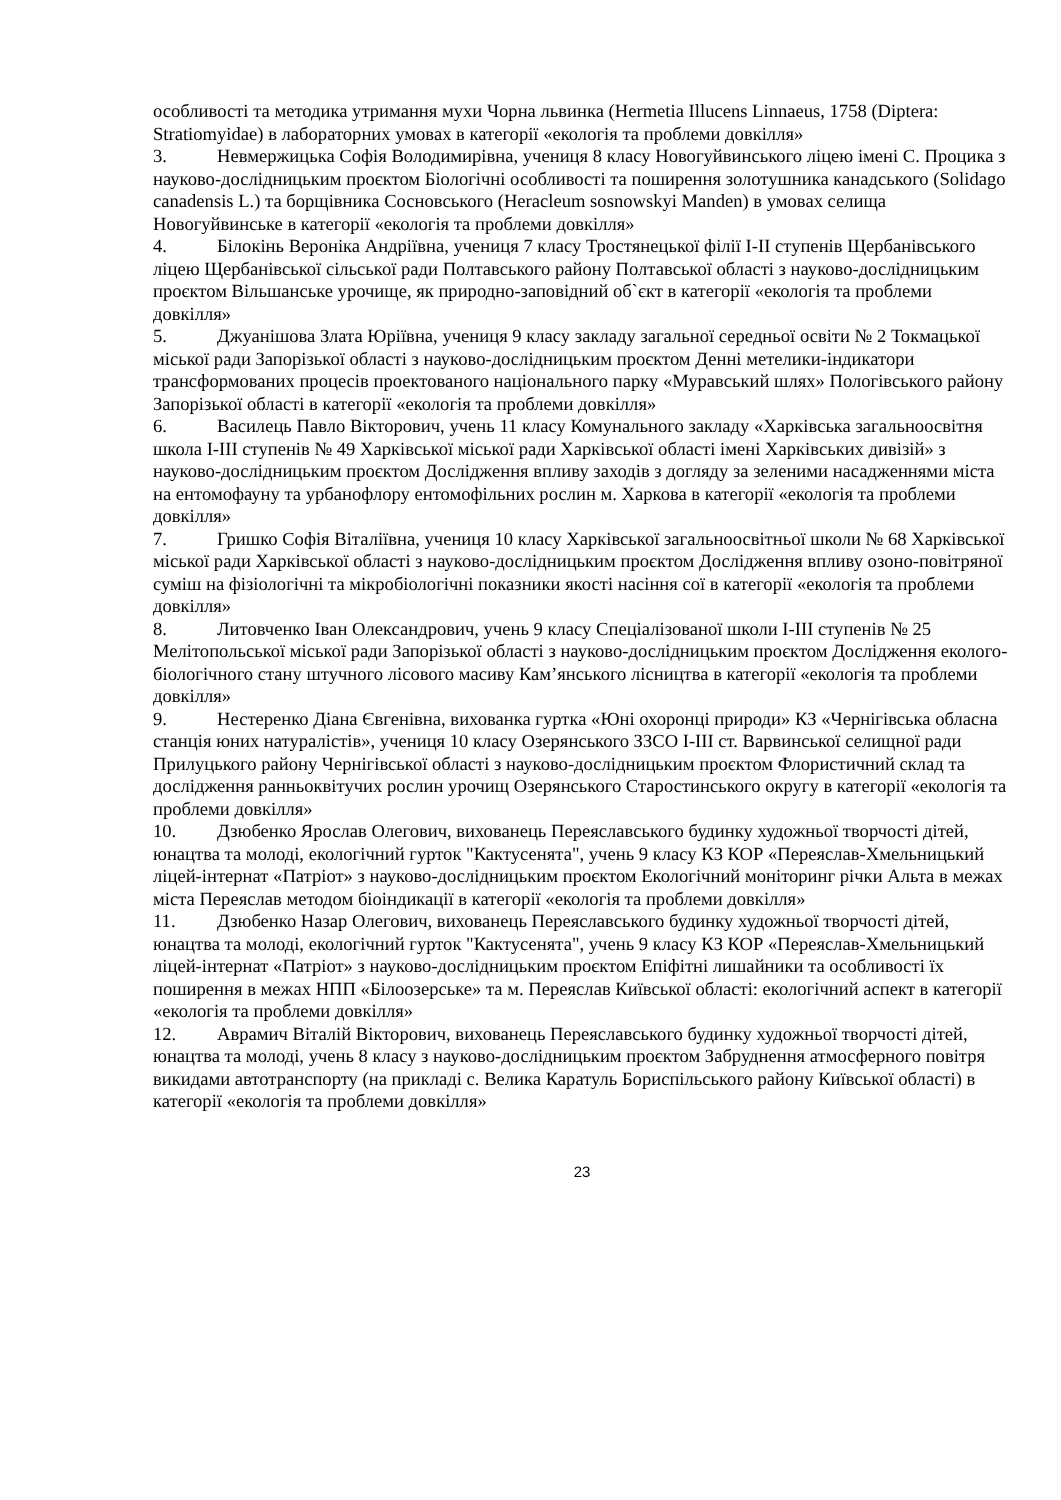особливості та методика утримання мухи Чорна львинка (Hermetia Illucens Linnaeus, 1758 (Diptera: Stratiomyidae) в лабораторних умовах в категорії «екологія та проблеми довкілля»
3. Невмержицька Софія Володимирівна, учениця 8 класу Новогуйвинського ліцею імені С. Процика з науково-дослідницьким проєктом Біологічні особливості та поширення золотушника канадського (Solidago canadensis L.) та борщівника Сосновського (Heracleum sosnowskyi Manden) в умовах селища Новогуйвинське в категорії «екологія та проблеми довкілля»
4. Білокінь Вероніка Андріївна, учениця 7 класу Тростянецької філії I-II ступенів Щербанівського ліцею Щербанівської сільської ради Полтавського району Полтавської області з науково-дослідницьким проєктом Вільшанське урочище, як природно-заповідний об`єкт в категорії «екологія та проблеми довкілля»
5. Джуанішова Злата Юріївна, учениця 9 класу закладу загальної середньої освіти № 2 Токмацької міської ради Запорізької області з науково-дослідницьким проєктом Денні метелики-індикатори трансформованих процесів проектованого національного парку «Муравський шлях» Пологівського району Запорізької області в категорії «екологія та проблеми довкілля»
6. Василець Павло Вікторович, учень 11 класу Комунального закладу «Харківська загальноосвітня школа I-III ступенів № 49 Харківської міської ради Харківської області імені Харківських дивізій» з науково-дослідницьким проєктом Дослідження впливу заходів з догляду за зеленими насадженнями міста на ентомофауну та урбанофлору ентомофільних рослин м. Харкова в категорії «екологія та проблеми довкілля»
7. Гришко Софія Віталіївна, учениця 10 класу Харківської загальноосвітньої школи № 68 Харківської міської ради Харківської області з науково-дослідницьким проєктом Дослідження впливу озоно-повітряної суміш на фізіологічні та мікробіологічні показники якості насіння сої в категорії «екологія та проблеми довкілля»
8. Литовченко Іван Олександрович, учень 9 класу Спеціалізованої школи I-III ступенів № 25 Мелітопольської міської ради Запорізької області з науково-дослідницьким проєктом Дослідження еколого-біологічного стану штучного лісового масиву Кам’янського лісництва в категорії «екологія та проблеми довкілля»
9. Нестеренко Діана Євгенівна, вихованка гуртка «Юні охоронці природи» КЗ «Чернігівська обласна станція юних натуралістів», учениця 10 класу Озерянського ЗЗСО I-III ст. Варвинської селищної ради Прилуцького району Чернігівської області з науково-дослідницьким проєктом Флористичний склад та дослідження ранньоквітучих рослин урочищ Озерянського Старостинського округу в категорії «екологія та проблеми довкілля»
10. Дзюбенко Ярослав Олегович, вихованець Переяславського будинку художньої творчості дітей, юнацтва та молоді, екологічний гурток "Кактусенята", учень 9 класу КЗ КОР «Переяслав-Хмельницький ліцей-інтернат «Патріот» з науково-дослідницьким проєктом Екологічний моніторинг річки Альта в межах міста Переяслав методом біоіндикації в категорії «екологія та проблеми довкілля»
11. Дзюбенко Назар Олегович, вихованець Переяславського будинку художньої творчості дітей, юнацтва та молоді, екологічний гурток "Кактусенята", учень 9 класу КЗ КОР «Переяслав-Хмельницький ліцей-інтернат «Патріот» з науково-дослідницьким проєктом Епіфітні лишайники та особливості їх поширення в межах НПП «Білоозерське» та м. Переяслав Київської області: екологічний аспект в категорії «екологія та проблеми довкілля»
12. Аврамич Віталій Вікторович, вихованець Переяславського будинку художньої творчості дітей, юнацтва та молоді, учень 8 класу з науково-дослідницьким проєктом Забруднення атмосферного повітря викидами автотранспорту (на прикладі с. Велика Каратуль Бориспільського району Київської області) в категорії «екологія та проблеми довкілля»
23